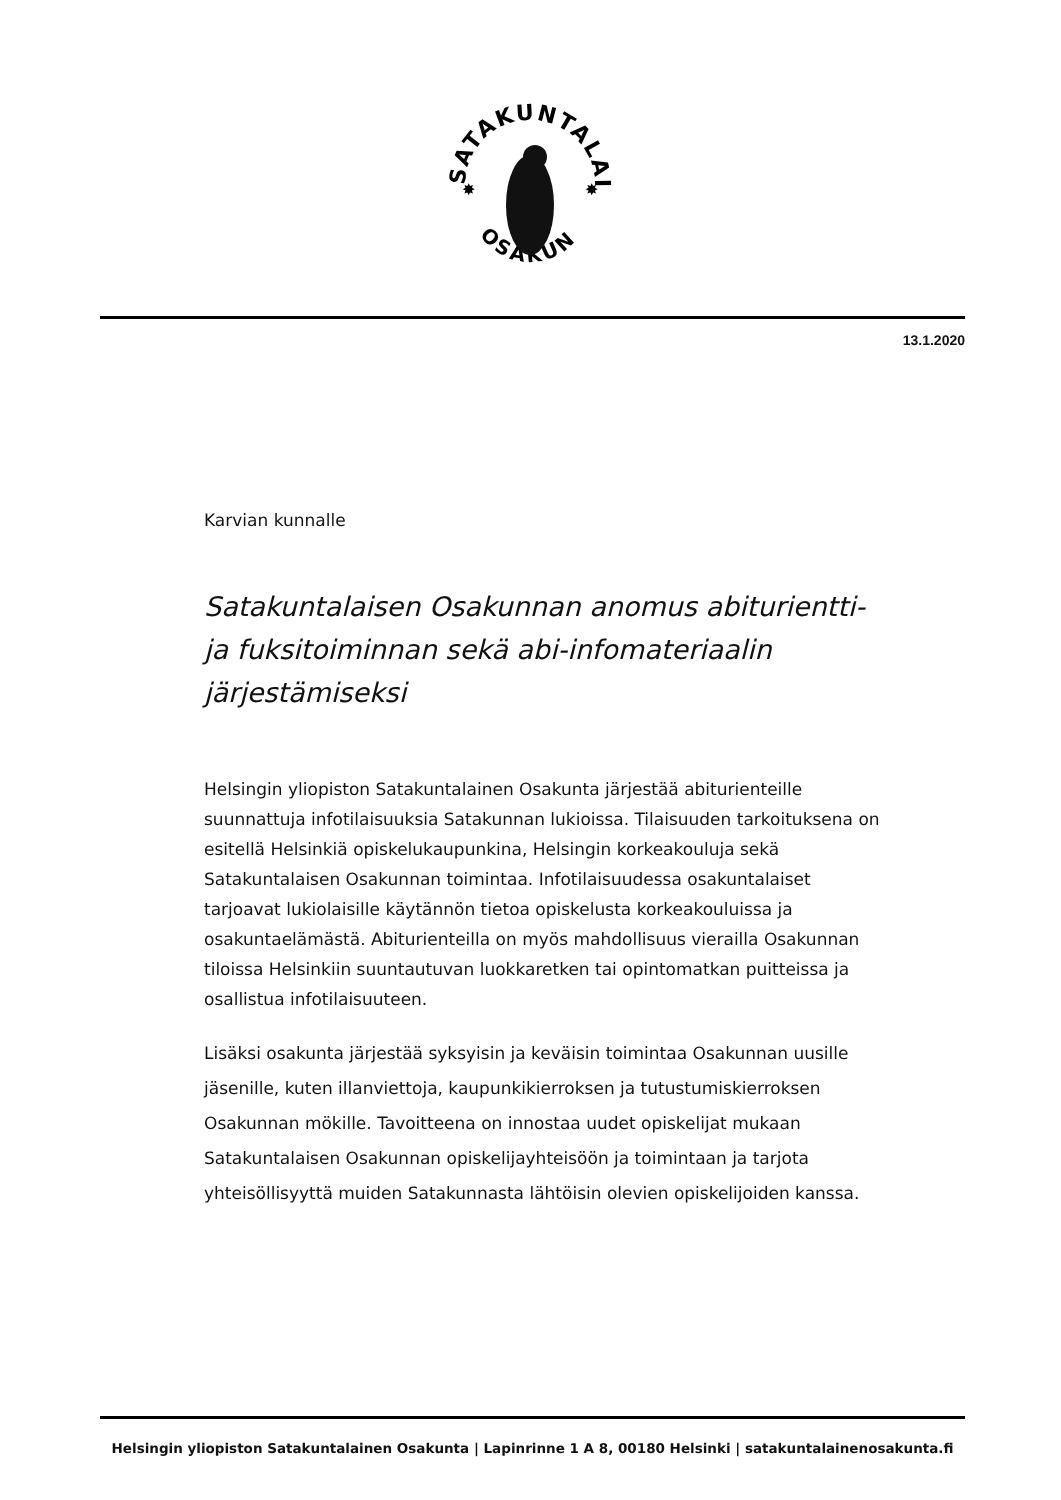SATAKUNTALAINEN
OSAKUNTA
✸
✸
13.1.2020
Karvian kunnalle
Satakuntalaisen Osakunnan anomus abiturientti- ja fuksitoiminnan sekä abi-infomateriaalin järjestämiseksi
Helsingin yliopiston Satakuntalainen Osakunta järjestää abiturienteille suunnattuja infotilaisuuksia Satakunnan lukioissa. Tilaisuuden tarkoituksena on esitellä Helsinkiä opiskelukaupunkina, Helsingin korkeakouluja sekä Satakuntalaisen Osakunnan toimintaa. Infotilaisuudessa osakuntalaiset tarjoavat lukiolaisille käytännön tietoa opiskelusta korkeakouluissa ja osakuntaelämästä. Abiturienteilla on myös mahdollisuus vierailla Osakunnan tiloissa Helsinkiin suuntautuvan luokkaretken tai opintomatkan puitteissa ja osallistua infotilaisuuteen.
Lisäksi osakunta järjestää syksyisin ja keväisin toimintaa Osakunnan uusille jäsenille, kuten illanviettoja, kaupunkikierroksen ja tutustumiskierroksen Osakunnan mökille. Tavoitteena on innostaa uudet opiskelijat mukaan Satakuntalaisen Osakunnan opiskelijayhteisöön ja toimintaan ja tarjota yhteisöllisyyttä muiden Satakunnasta lähtöisin olevien opiskelijoiden kanssa.
Helsingin yliopiston Satakuntalainen Osakunta | Lapinrinne 1 A 8, 00180 Helsinki | satakuntalainenosakunta.fi